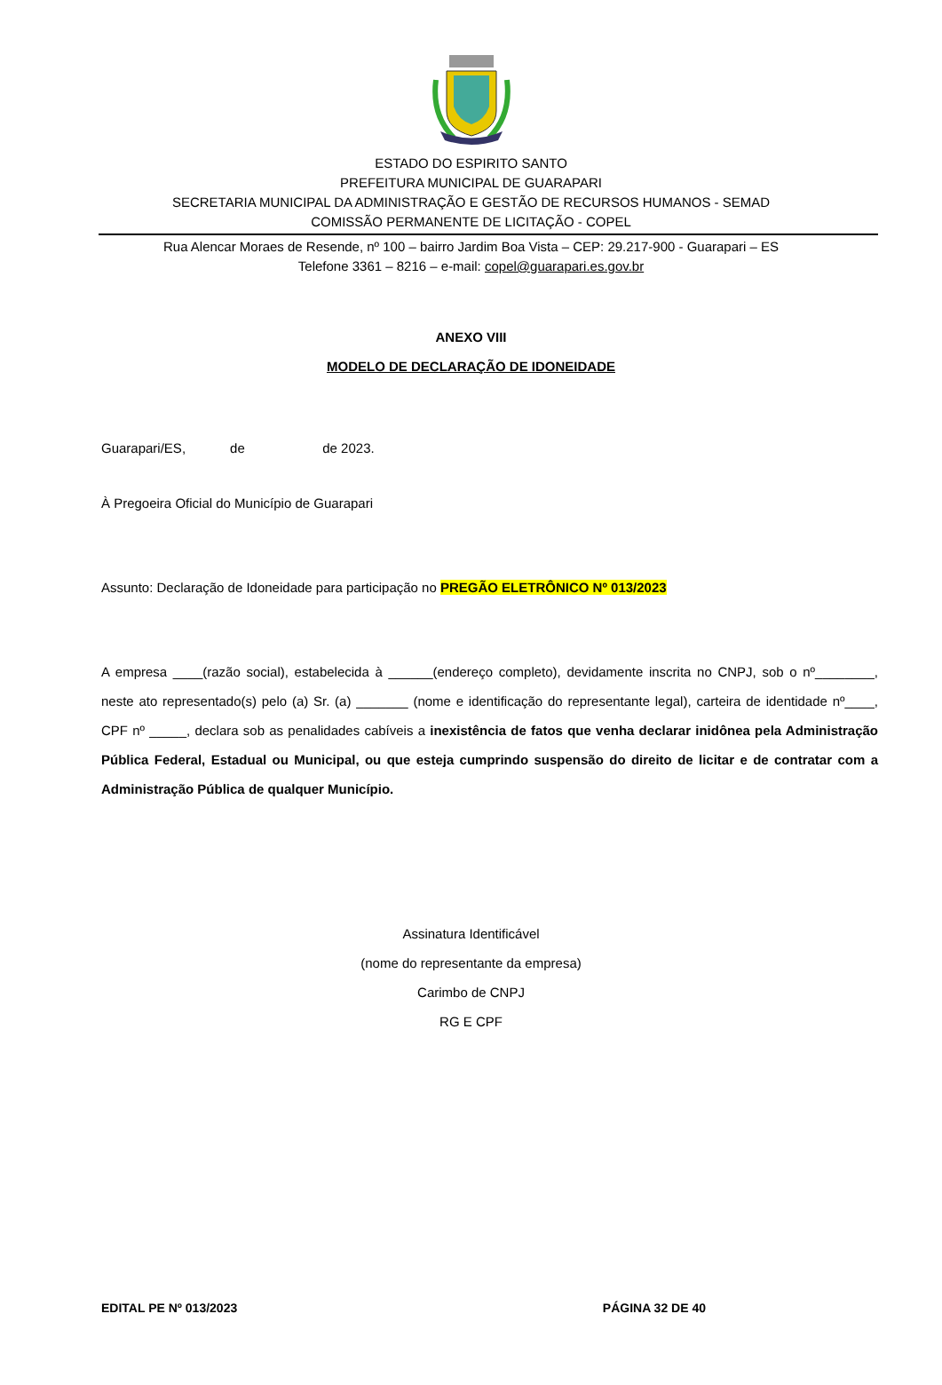ESTADO DO ESPIRITO SANTO
PREFEITURA MUNICIPAL DE GUARAPARI
SECRETARIA MUNICIPAL DA ADMINISTRAÇÃO E GESTÃO DE RECURSOS HUMANOS - SEMAD
COMISSÃO PERMANENTE DE LICITAÇÃO - COPEL
Rua Alencar Moraes de Resende, nº 100 – bairro Jardim Boa Vista – CEP: 29.217-900 - Guarapari – ES
Telefone 3361 – 8216 – e-mail: copel@guarapari.es.gov.br
ANEXO VIII
MODELO DE DECLARAÇÃO DE IDONEIDADE
Guarapari/ES, de de 2023.
À Pregoeira Oficial do Município de Guarapari
Assunto: Declaração de Idoneidade para participação no PREGÃO ELETRÔNICO Nº 013/2023
A empresa ____(razão social), estabelecida à ______(endereço completo), devidamente inscrita no CNPJ, sob o nº________, neste ato representado(s) pelo (a) Sr. (a) _______ (nome e identificação do representante legal), carteira de identidade nº____, CPF nº _____, declara sob as penalidades cabíveis a inexistência de fatos que venha declarar inidônea pela Administração Pública Federal, Estadual ou Municipal, ou que esteja cumprindo suspensão do direito de licitar e de contratar com a Administração Pública de qualquer Município.
Assinatura Identificável
(nome do representante da empresa)
Carimbo de CNPJ
RG E CPF
EDITAL PE Nº 013/2023 PÁGINA 32 DE 40